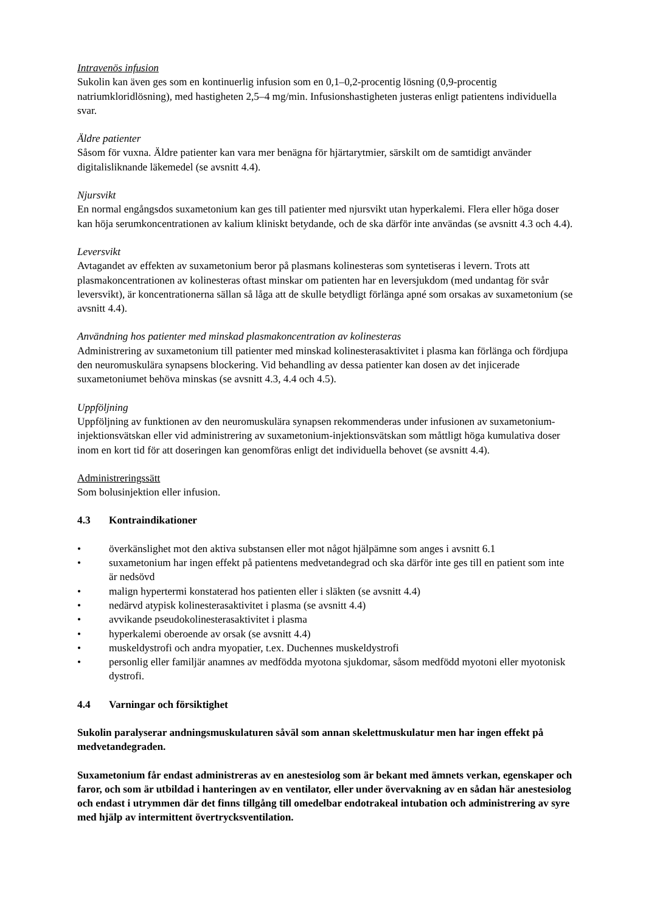Intravenös infusion
Sukolin kan även ges som en kontinuerlig infusion som en 0,1–0,2-procentig lösning (0,9-procentig natriumkloridlösning), med hastigheten 2,5–4 mg/min. Infusionshastigheten justeras enligt patientens individuella svar.
Äldre patienter
Såsom för vuxna. Äldre patienter kan vara mer benägna för hjärtarytmier, särskilt om de samtidigt använder digitalisliknande läkemedel (se avsnitt 4.4).
Njursvikt
En normal engångsdos suxametonium kan ges till patienter med njursvikt utan hyperkalemi. Flera eller höga doser kan höja serumkoncentrationen av kalium kliniskt betydande, och de ska därför inte användas (se avsnitt 4.3 och 4.4).
Leversvikt
Avtagandet av effekten av suxametonium beror på plasmans kolinesteras som syntetiseras i levern. Trots att plasmakoncentrationen av kolinesteras oftast minskar om patienten har en leversjukdom (med undantag för svår leversvikt), är koncentrationerna sällan så låga att de skulle betydligt förlänga apné som orsakas av suxametonium (se avsnitt 4.4).
Användning hos patienter med minskad plasmakoncentration av kolinesteras
Administrering av suxametonium till patienter med minskad kolinesterasaktivitet i plasma kan förlänga och fördjupa den neuromuskulära synapsens blockering. Vid behandling av dessa patienter kan dosen av det injicerade suxametoniumet behöva minskas (se avsnitt 4.3, 4.4 och 4.5).
Uppföljning
Uppföljning av funktionen av den neuromuskulära synapsen rekommenderas under infusionen av suxametonium-injektionsvätskan eller vid administrering av suxametonium-injektionsvätskan som måttligt höga kumulativa doser inom en kort tid för att doseringen kan genomföras enligt det individuella behovet (se avsnitt 4.4).
Administreringssätt
Som bolusinjektion eller infusion.
4.3 Kontraindikationer
• överkänslighet mot den aktiva substansen eller mot något hjälpämne som anges i avsnitt 6.1
• suxametonium har ingen effekt på patientens medvetandegrad och ska därför inte ges till en patient som inte är nedsövd
• malign hypertermi konstaterad hos patienten eller i släkten (se avsnitt 4.4)
• nedärvd atypisk kolinesterasaktivitet i plasma (se avsnitt 4.4)
• avvikande pseudokolinesterasaktivitet i plasma
• hyperkalemi oberoende av orsak (se avsnitt 4.4)
• muskeldystrofi och andra myopatier, t.ex. Duchennes muskeldystrofi
• personlig eller familjär anamnes av medfödda myotona sjukdomar, såsom medfödd myotoni eller myotonisk dystrofi.
4.4 Varningar och försiktighet
Sukolin paralyserar andningsmuskulaturen såväl som annan skelettmuskulatur men har ingen effekt på medvetandegraden.
Suxametonium får endast administreras av en anestesiolog som är bekant med ämnets verkan, egenskaper och faror, och som är utbildad i hanteringen av en ventilator, eller under övervakning av en sådan här anestesiolog och endast i utrymmen där det finns tillgång till omedelbar endotrakeal intubation och administrering av syre med hjälp av intermittent övertrycksventilation.